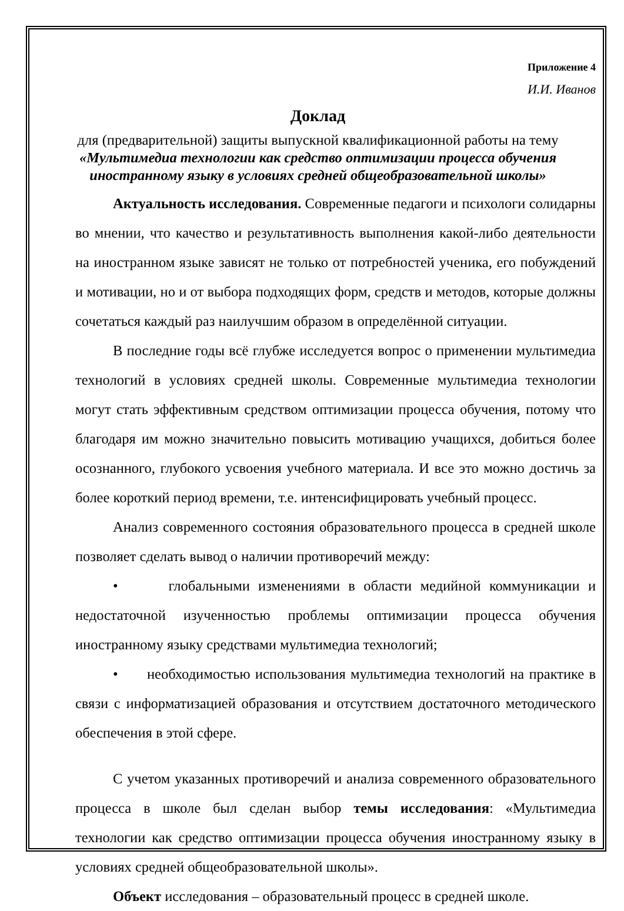Приложение 4
И.И. Иванов
Доклад
для (предварительной) защиты выпускной квалификационной работы на тему
«Мультимедиа технологии как средство оптимизации процесса обучения иностранному языку в условиях средней общеобразовательной школы»
Актуальность исследования. Современные педагоги и психологи солидарны во мнении, что качество и результативность выполнения какой-либо деятельности на иностранном языке зависят не только от потребностей ученика, его побуждений и мотивации, но и от выбора подходящих форм, средств и методов, которые должны сочетаться каждый раз наилучшим образом в определённой ситуации.
В последние годы всё глубже исследуется вопрос о применении мультимедиа технологий в условиях средней школы. Современные мультимедиа технологии могут стать эффективным средством оптимизации процесса обучения, потому что благодаря им можно значительно повысить мотивацию учащихся, добиться более осознанного, глубокого усвоения учебного материала. И все это можно достичь за более короткий период времени, т.е. интенсифицировать учебный процесс.
Анализ современного состояния образовательного процесса в средней школе позволяет сделать вывод о наличии противоречий между:
• глобальными изменениями в области медийной коммуникации и недостаточной изученностью проблемы оптимизации процесса обучения иностранному языку средствами мультимедиа технологий;
• необходимостью использования мультимедиа технологий на практике в связи с информатизацией образования и отсутствием достаточного методического обеспечения в этой сфере.
С учетом указанных противоречий и анализа современного образовательного процесса в школе был сделан выбор темы исследования: «Мультимедиа технологии как средство оптимизации процесса обучения иностранному языку в условиях средней общеобразовательной школы».
Объект исследования – образовательный процесс в средней школе.